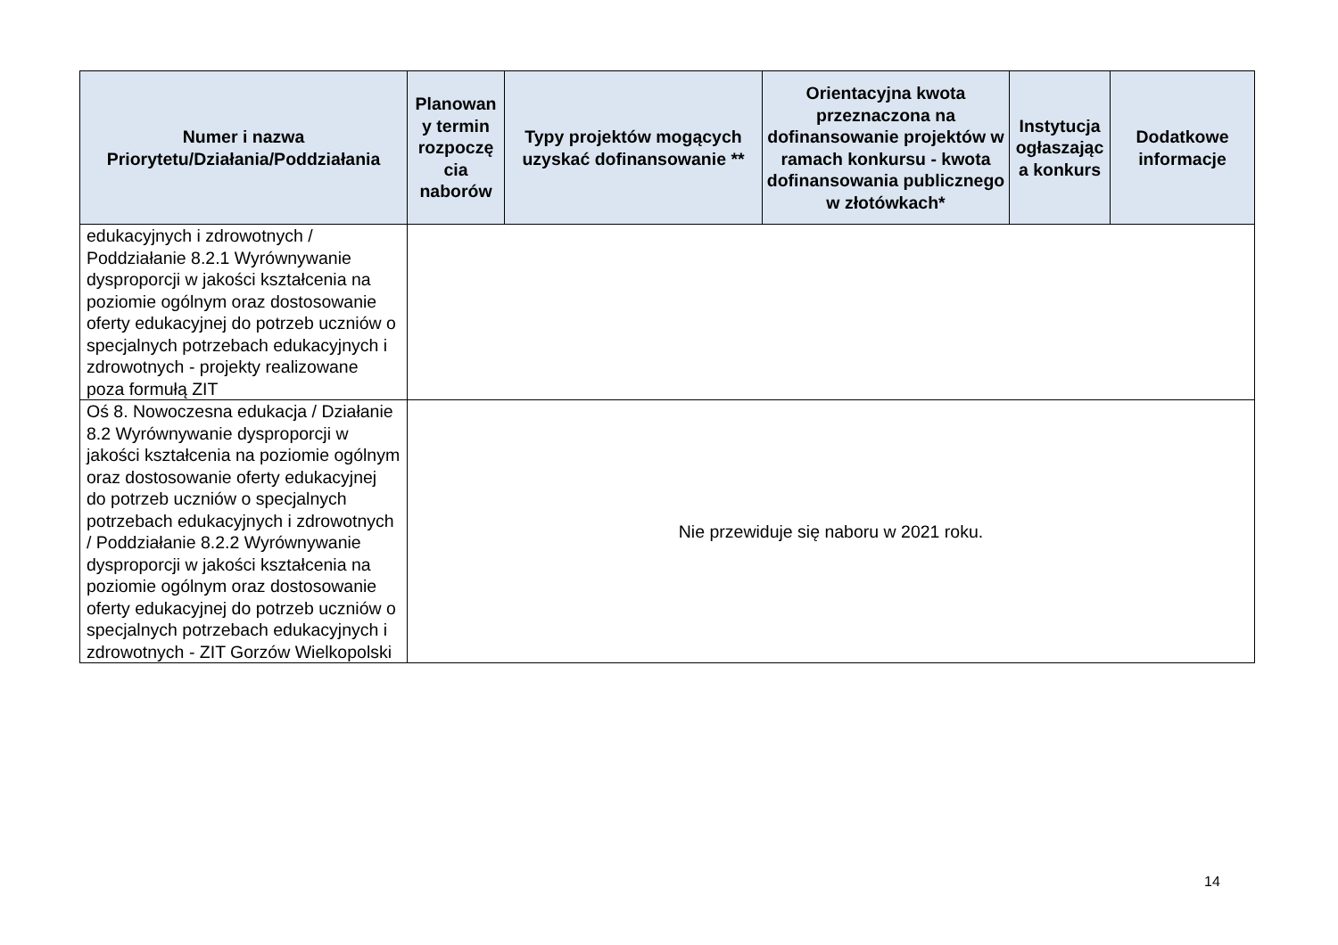| Numer i nazwa Priorytetu/Działania/Poddziałania | Planowan y termin rozpoczę cia naborów | Typy projektów mogących uzyskać dofinansowanie ** | Orientacyjna kwota przeznaczona na dofinansowanie projektów w ramach konkursu - kwota dofinansowania publicznego w złotówkach* | Instytucja ogłaszając a konkurs | Dodatkowe informacje |
| --- | --- | --- | --- | --- | --- |
| edukacyjnych i zdrowotnych / Poddziałanie 8.2.1 Wyrównywanie dysproporcji w jakości kształcenia na poziomie ogólnym oraz dostosowanie oferty edukacyjnej do potrzeb uczniów o specjalnych potrzebach edukacyjnych i zdrowotnych - projekty realizowane poza formułą ZIT | | | | | |
| Oś 8. Nowoczesna edukacja / Działanie 8.2 Wyrównywanie dysproporcji w jakości kształcenia na poziomie ogólnym oraz dostosowanie oferty edukacyjnej do potrzeb uczniów o specjalnych potrzebach edukacyjnych i zdrowotnych / Poddziałanie 8.2.2 Wyrównywanie dysproporcji w jakości kształcenia na poziomie ogólnym oraz dostosowanie oferty edukacyjnej do potrzeb uczniów o specjalnych potrzebach edukacyjnych i zdrowotnych - ZIT Gorzów Wielkopolski | Nie przewiduje się naboru w 2021 roku. | | | | |
14